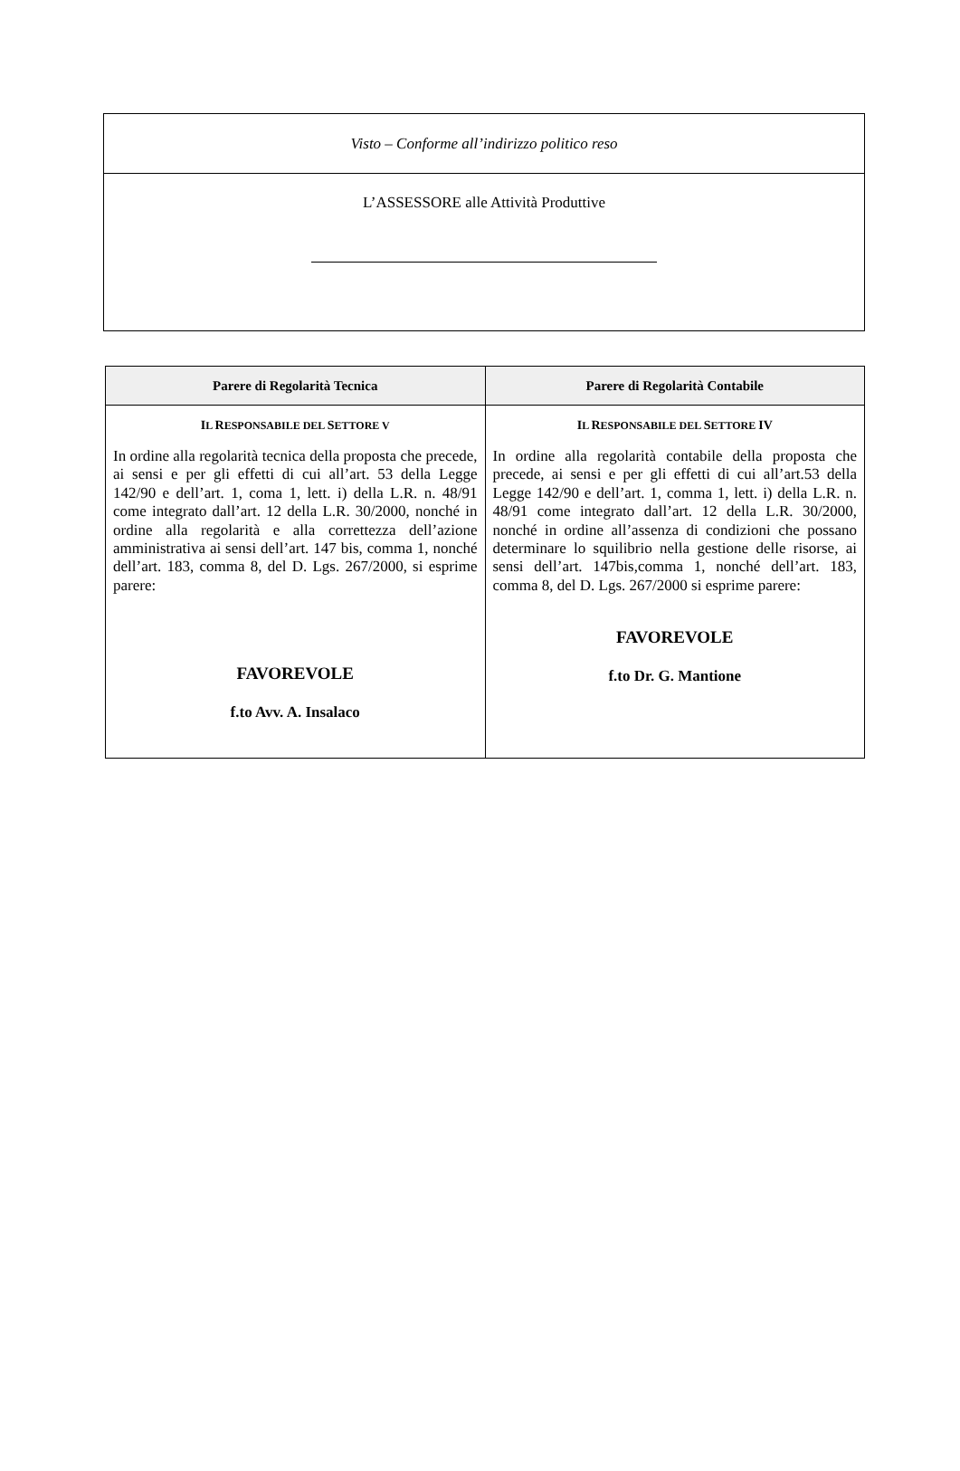| Visto – Conforme all’indirizzo politico reso |
| L’ASSESSORE alle Attività Produttive |
| Parere di Regolarità Tecnica | Parere di Regolarità Contabile |
| --- | --- |
| I L R ESPONSABILE DEL S ETTORE V In ordine alla regolarità tecnica della proposta che precede, ai sensi e per gli effetti di cui all’art. 53 della Legge 142/90 e dell’art. 1, coma 1, lett. i) della L.R. n. 48/91 come integrato dall’art. 12 della L.R. 30/2000, nonché in ordine alla regolarità e alla correttezza dell’azione amministrativa ai sensi dell’art. 147 bis, comma 1, nonché dell’art. 183, comma 8, del D. Lgs. 267/2000, si esprime parere: FAVOREVOLE f.to Avv. A. Insalaco | I L R ESPONSABILE DEL S ETTORE IV In ordine alla regolarità contabile della proposta che precede, ai sensi e per gli effetti di cui all’art.53 della Legge 142/90 e dell’art. 1, comma 1, lett. i) della L.R. n. 48/91 come integrato dall’art. 12 della L.R. 30/2000, nonché in ordine all’assenza di condizioni che possano determinare lo squilibrio nella gestione delle risorse, ai sensi dell’art. 147bis,comma 1, nonché dell’art. 183, comma 8, del D. Lgs. 267/2000 si esprime parere: FAVOREVOLE f.to Dr. G. Mantione |